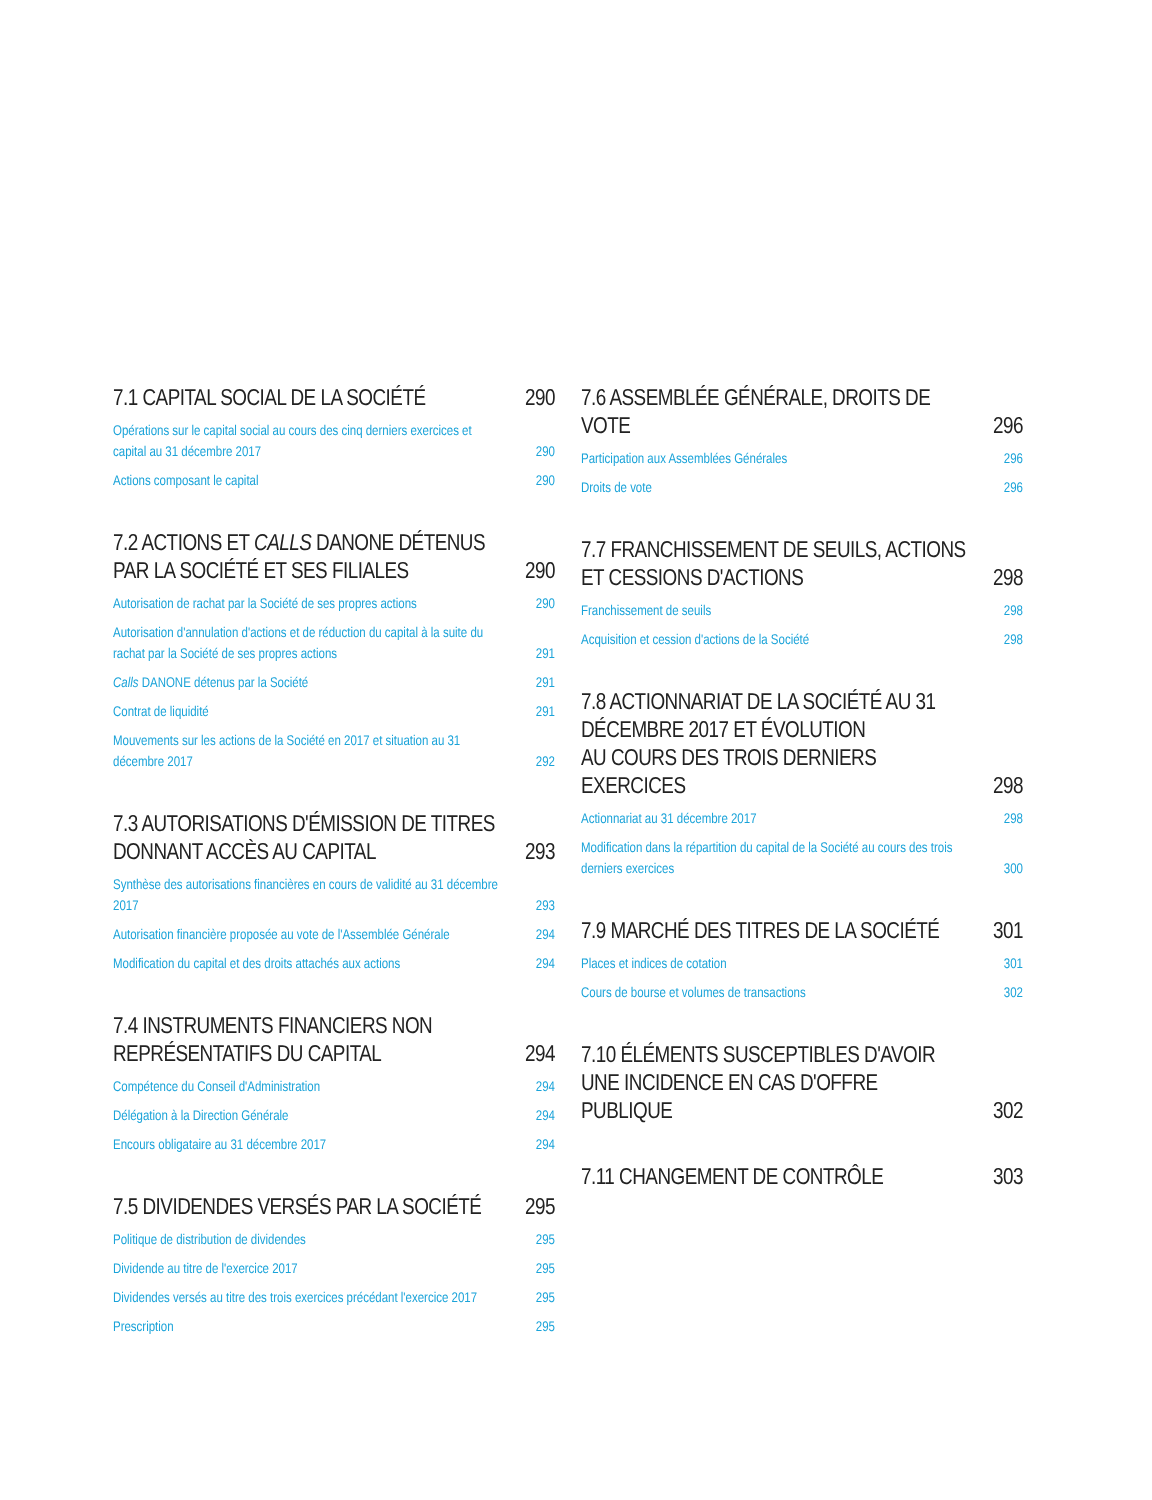7.1 CAPITAL SOCIAL DE LA SOCIÉTÉ 290
Opérations sur le capital social au cours des cinq derniers exercices et capital au 31 décembre 2017 290
Actions composant le capital 290
7.2 ACTIONS ET CALLS DANONE DÉTENUS PAR LA SOCIÉTÉ ET SES FILIALES 290
Autorisation de rachat par la Société de ses propres actions 290
Autorisation d'annulation d'actions et de réduction du capital à la suite du rachat par la Société de ses propres actions 291
Calls DANONE détenus par la Société 291
Contrat de liquidité 291
Mouvements sur les actions de la Société en 2017 et situation au 31 décembre 2017 292
7.3 AUTORISATIONS D'ÉMISSION DE TITRES DONNANT ACCÈS AU CAPITAL 293
Synthèse des autorisations financières en cours de validité au 31 décembre 2017 293
Autorisation financière proposée au vote de l'Assemblée Générale 294
Modification du capital et des droits attachés aux actions 294
7.4 INSTRUMENTS FINANCIERS NON REPRÉSENTATIFS DU CAPITAL 294
Compétence du Conseil d'Administration 294
Délégation à la Direction Générale 294
Encours obligataire au 31 décembre 2017 294
7.5 DIVIDENDES VERSÉS PAR LA SOCIÉTÉ 295
Politique de distribution de dividendes 295
Dividende au titre de l'exercice 2017 295
Dividendes versés au titre des trois exercices précédant l'exercice 2017 295
Prescription 295
7.6 ASSEMBLÉE GÉNÉRALE, DROITS DE VOTE 296
Participation aux Assemblées Générales 296
Droits de vote 296
7.7 FRANCHISSEMENT DE SEUILS, ACTIONS ET CESSIONS D'ACTIONS 298
Franchissement de seuils 298
Acquisition et cession d'actions de la Société 298
7.8 ACTIONNARIAT DE LA SOCIÉTÉ AU 31 DÉCEMBRE 2017 ET ÉVOLUTION
AU COURS DES TROIS DERNIERS EXERCICES 298
Actionnariat au 31 décembre 2017 298
Modification dans la répartition du capital de la Société au cours des trois derniers exercices 300
7.9 MARCHÉ DES TITRES DE LA SOCIÉTÉ 301
Places et indices de cotation 301
Cours de bourse et volumes de transactions 302
7.10 ÉLÉMENTS SUSCEPTIBLES D'AVOIR UNE INCIDENCE EN CAS D'OFFRE PUBLIQUE 302
7.11 CHANGEMENT DE CONTRÔLE 303